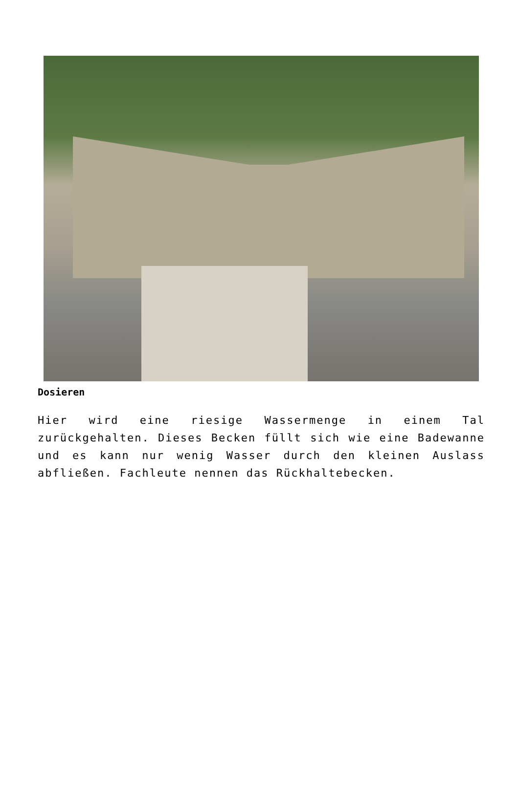Dosieren
Hier wird eine riesige Wassermenge in einem Tal zurückgehalten. Dieses Becken füllt sich wie eine Badewanne und es kann nur wenig Wasser durch den kleinen Auslass abfließen. Fachleute nennen das Rückhaltebecken.